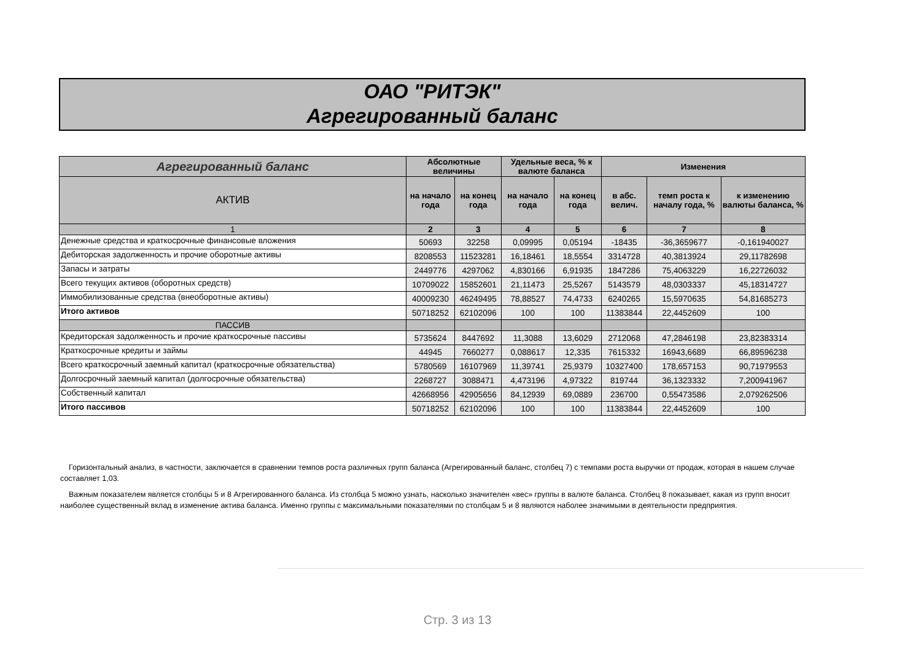ОАО "РИТЭК"
Агрегированный баланс
| Агрегированный баланс | Абсолютные величины | | Удельные веса, % к валюте баланса | | Изменения | | |
| --- | --- | --- | --- | --- | --- | --- | --- |
| АКТИВ | на начало года | на конец года | на начало года | на конец года | в абс. велич. | темп роста к началу года, % | к изменению валюты баланса, % |
| 1 | 2 | 3 | 4 | 5 | 6 | 7 | 8 |
| Денежные средства и краткосрочные финансовые вложения | 50693 | 32258 | 0,09995 | 0,05194 | -18435 | -36,3659677 | -0,161940027 |
| Дебиторская задолженность и прочие оборотные активы | 8208553 | 11523281 | 16,18461 | 18,5554 | 3314728 | 40,3813924 | 29,11782698 |
| Запасы и затраты | 2449776 | 4297062 | 4,830166 | 6,91935 | 1847286 | 75,4063229 | 16,22726032 |
| Всего текущих активов (оборотных средств) | 10709022 | 15852601 | 21,11473 | 25,5267 | 5143579 | 48,0303337 | 45,18314727 |
| Иммобилизованные средства (внеоборотные активы) | 40009230 | 46249495 | 78,88527 | 74,4733 | 6240265 | 15,5970635 | 54,81685273 |
| Итого активов | 50718252 | 62102096 | 100 | 100 | 11383844 | 22,4452609 | 100 |
| ПАССИВ | | | | | | | |
| Кредиторская задолженность и прочие краткосрочные пассивы | 5735624 | 8447692 | 11,3088 | 13,6029 | 2712068 | 47,2846198 | 23,82383314 |
| Краткосрочные кредиты и займы | 44945 | 7660277 | 0,088617 | 12,335 | 7615332 | 16943,6689 | 66,89596238 |
| Всего краткосрочный заемный капитал (краткосрочные обязательства) | 5780569 | 16107969 | 11,39741 | 25,9379 | 10327400 | 178,657153 | 90,71979553 |
| Долгосрочный заемный капитал (долгосрочные обязательства) | 2268727 | 3088471 | 4,473196 | 4,97322 | 819744 | 36,1323332 | 7,200941967 |
| Собственный капитал | 42668956 | 42905656 | 84,12939 | 69,0889 | 236700 | 0,55473586 | 2,079262506 |
| Итого пассивов | 50718252 | 62102096 | 100 | 100 | 11383844 | 22,4452609 | 100 |
Горизонтальный анализ, в частности, заключается в сравнении темпов роста различных групп баланса (Агрегированный баланс, столбец 7) с темпами роста выручки от продаж, которая в нашем случае составляет 1,03.
Важным показателем является столбцы 5 и 8 Агрегированного баланса. Из столбца 5 можно узнать, насколько значителен «вес» группы в валюте баланса. Столбец 8 показывает, какая из групп вносит наиболее существенный вклад в изменение актива баланса. Именно группы с максимальными показателями по столбцам 5 и 8 являются наболее значимыми в деятельности предприятия.
Стр. 3 из 13